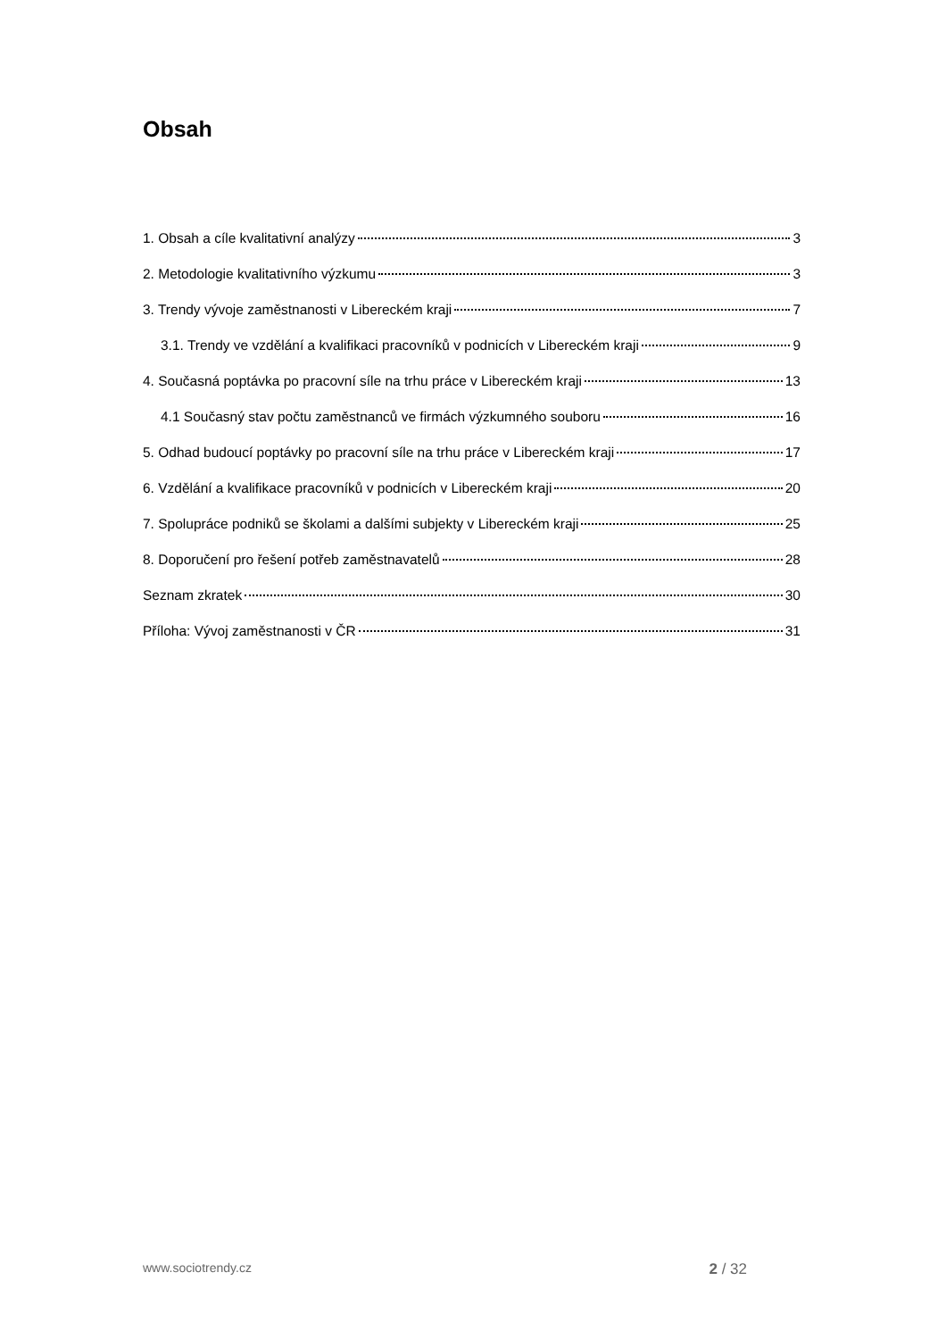Obsah
1. Obsah a cíle kvalitativní analýzy 3
2. Metodologie kvalitativního výzkumu 3
3. Trendy vývoje zaměstnanosti v Libereckém kraji 7
3.1. Trendy ve vzdělání a kvalifikaci pracovníků v podnicích v Libereckém kraji 9
4. Současná poptávka po pracovní síle na trhu práce v Libereckém kraji 13
4.1 Současný stav počtu zaměstnanců ve firmách výzkumného souboru 16
5. Odhad budoucí poptávky po pracovní síle na trhu práce v Libereckém kraji 17
6. Vzdělání a kvalifikace pracovníků v podnicích v Libereckém kraji 20
7. Spolupráce podniků se školami a dalšími subjekty v Libereckém kraji 25
8. Doporučení pro řešení potřeb zaměstnavatelů 28
Seznam zkratek 30
Příloha: Vývoj zaměstnanosti v ČR 31
www.sociotrendy.cz 2 / 32